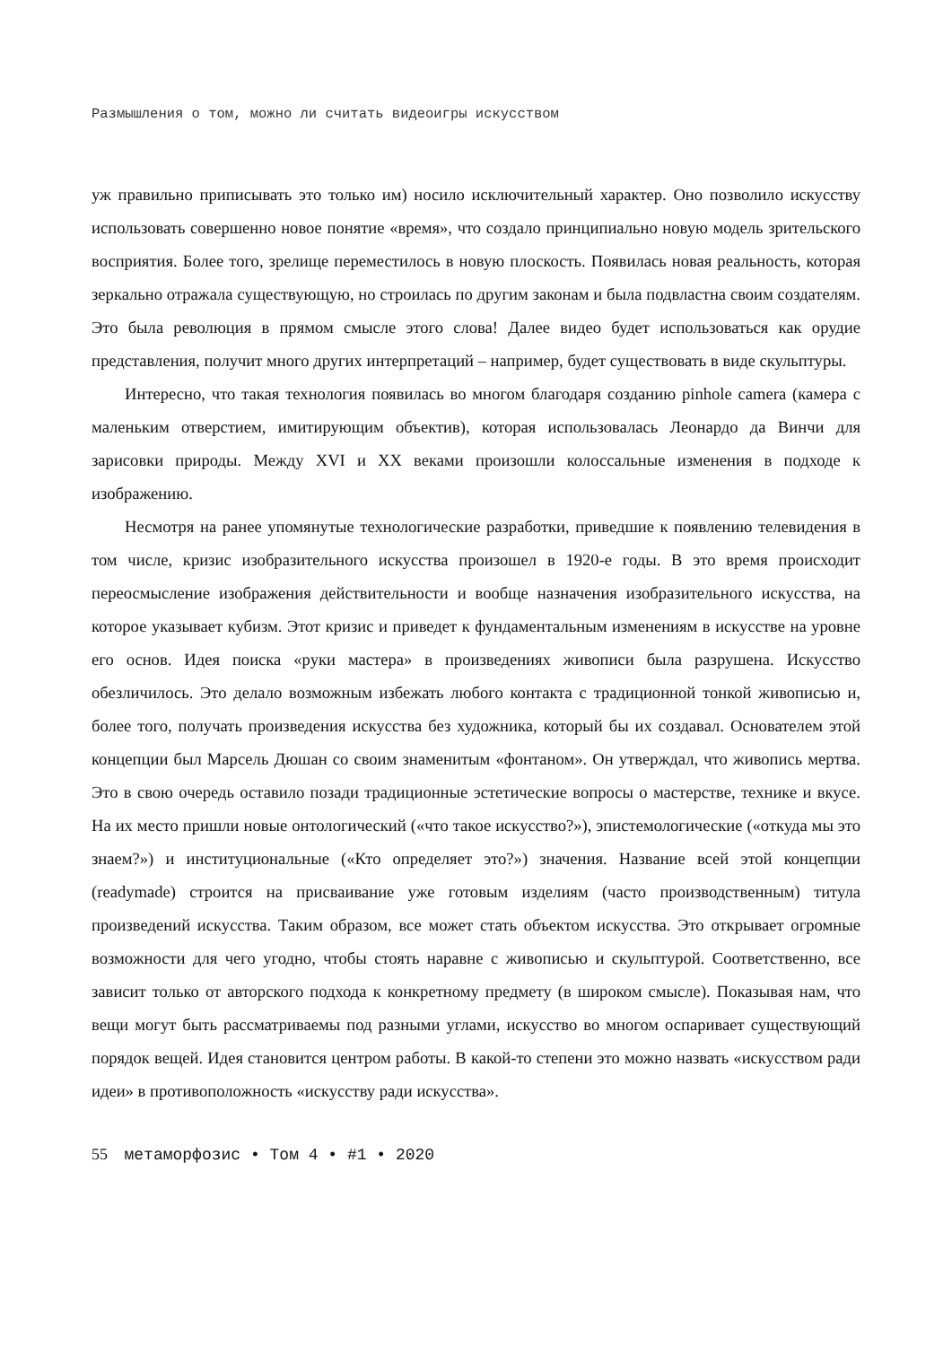Размышления о том, можно ли считать видеоигры искусством
уж правильно приписывать это только им) носило исключительный характер. Оно позволило искусству использовать совершенно новое понятие «время», что создало принципиально новую модель зрительского восприятия. Более того, зрелище переместилось в новую плоскость. Появилась новая реальность, которая зеркально отражала существующую, но строилась по другим законам и была подвластна своим создателям. Это была революция в прямом смысле этого слова! Далее видео будет использоваться как орудие представления, получит много других интерпретаций – например, будет существовать в виде скульптуры.
Интересно, что такая технология появилась во многом благодаря созданию pinhole camera (камера с маленьким отверстием, имитирующим объектив), которая использовалась Леонардо да Винчи для зарисовки природы. Между XVI и XX веками произошли колоссальные изменения в подходе к изображению.
Несмотря на ранее упомянутые технологические разработки, приведшие к появлению телевидения в том числе, кризис изобразительного искусства произошел в 1920-е годы. В это время происходит переосмысление изображения действительности и вообще назначения изобразительного искусства, на которое указывает кубизм. Этот кризис и приведет к фундаментальным изменениям в искусстве на уровне его основ. Идея поиска «руки мастера» в произведениях живописи была разрушена. Искусство обезличилось. Это делало возможным избежать любого контакта с традиционной тонкой живописью и, более того, получать произведения искусства без художника, который бы их создавал. Основателем этой концепции был Марсель Дюшан со своим знаменитым «фонтаном». Он утверждал, что живопись мертва. Это в свою очередь оставило позади традиционные эстетические вопросы о мастерстве, технике и вкусе. На их место пришли новые онтологический («что такое искусство?»), эпистемологические («откуда мы это знаем?») и институциональные («Кто определяет это?») значения. Название всей этой концепции (readymade) строится на присваивание уже готовым изделиям (часто производственным) титула произведений искусства. Таким образом, все может стать объектом искусства. Это открывает огромные возможности для чего угодно, чтобы стоять наравне с живописью и скульптурой. Соответственно, все зависит только от авторского подхода к конкретному предмету (в широком смысле). Показывая нам, что вещи могут быть рассматриваемы под разными углами, искусство во многом оспаривает существующий порядок вещей. Идея становится центром работы. В какой-то степени это можно назвать «искусством ради идеи» в противоположность «искусству ради искусства».
55 метаморфозис • Том 4 • #1 • 2020